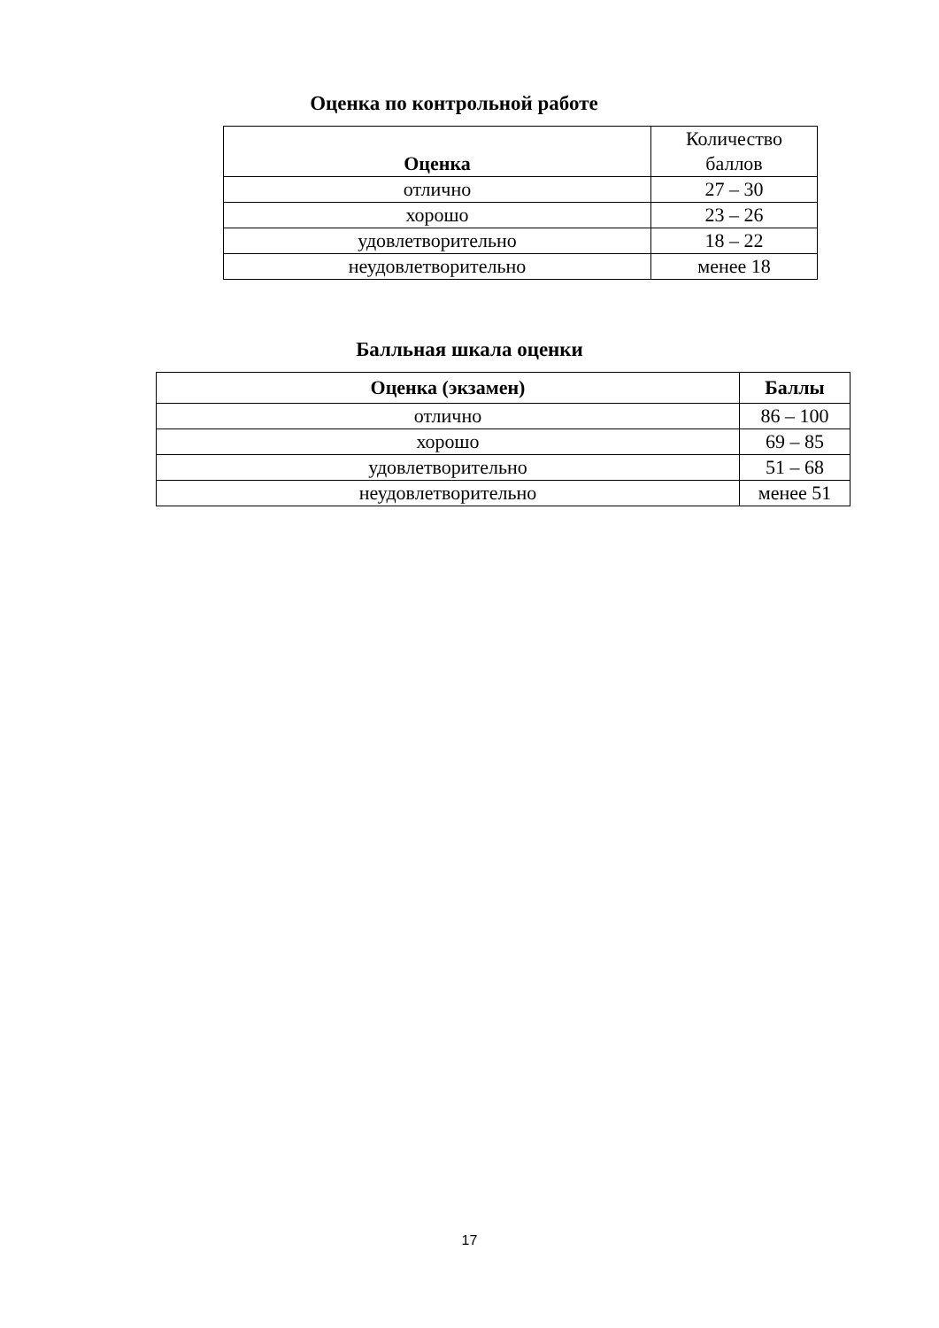Оценка по контрольной работе
| Оценка | Количество баллов |
| отлично | 27 – 30 |
| хорошо | 23 – 26 |
| удовлетворительно | 18 – 22 |
| неудовлетворительно | менее 18 |
Балльная шкала оценки
| Оценка (экзамен) | Баллы |
| --- | --- |
| отлично | 86 – 100 |
| хорошо | 69 – 85 |
| удовлетворительно | 51 – 68 |
| неудовлетворительно | менее 51 |
17